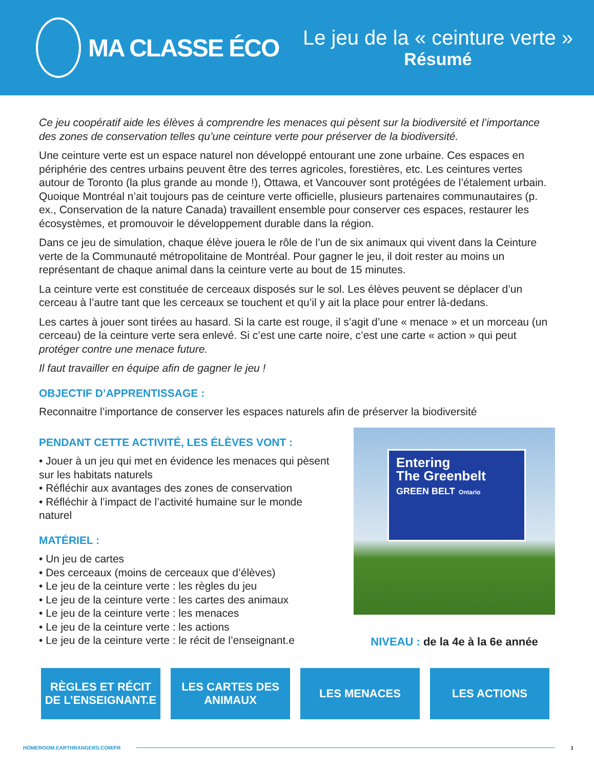MA CLASSE ÉCO
Le jeu de la « ceinture verte »
Résumé
Ce jeu coopératif aide les élèves à comprendre les menaces qui pèsent sur la biodiversité et l’importance des zones de conservation telles qu’une ceinture verte pour préserver de la biodiversité.
Une ceinture verte est un espace naturel non développé entourant une zone urbaine. Ces espaces en périphérie des centres urbains peuvent être des terres agricoles, forestières, etc. Les ceintures vertes autour de Toronto (la plus grande au monde !), Ottawa, et Vancouver sont protégées de l’étalement urbain. Quoique Montréal n’ait toujours pas de ceinture verte officielle, plusieurs partenaires communautaires (p. ex., Conservation de la nature Canada) travaillent ensemble pour conserver ces espaces, restaurer les écosystèmes, et promouvoir le développement durable dans la région.
Dans ce jeu de simulation, chaque élève jouera le rôle de l’un de six animaux qui vivent dans la Ceinture verte de la Communauté métropolitaine de Montréal. Pour gagner le jeu, il doit rester au moins un représentant de chaque animal dans la ceinture verte au bout de 15 minutes.
La ceinture verte est constituée de cerceaux disposés sur le sol. Les élèves peuvent se déplacer d’un cerceau à l’autre tant que les cerceaux se touchent et qu’il y ait la place pour entrer là-dedans.
Les cartes à jouer sont tirées au hasard. Si la carte est rouge, il s’agit d’une « menace » et un morceau (un cerceau) de la ceinture verte sera enlevé. Si c’est une carte noire, c’est une carte « action » qui peut protéger contre une menace future.
Il faut travailler en équipe afin de gagner le jeu !
OBJECTIF D’APPRENTISSAGE :
Reconnaitre l’importance de conserver les espaces naturels afin de préserver la biodiversité
PENDANT CETTE ACTIVITÉ, LES ÉLÈVES VONT :
• Jouer à un jeu qui met en évidence les menaces qui pèsent sur les habitats naturels
• Réfléchir aux avantages des zones de conservation
• Réfléchir à l’impact de l’activité humaine sur le monde naturel
MATÉRIEL :
• Un jeu de cartes
• Des cerceaux (moins de cerceaux que d’élèves)
• Le jeu de la ceinture verte : les règles du jeu
• Le jeu de la ceinture verte : les cartes des animaux
• Le jeu de la ceinture verte : les menaces
• Le jeu de la ceinture verte : les actions
• Le jeu de la ceinture verte : le récit de l’enseignant.e
Entering
The Greenbelt
GREEN BELT Ontario
NIVEAU : de la 4e à la 6e année
RÈGLES ET RÉCIT DE L’ENSEIGNANT.E
LES CARTES DES ANIMAUX
LES MENACES LES ACTIONS
HOMEROOM.EARTHRANGERS.COM/FR 1